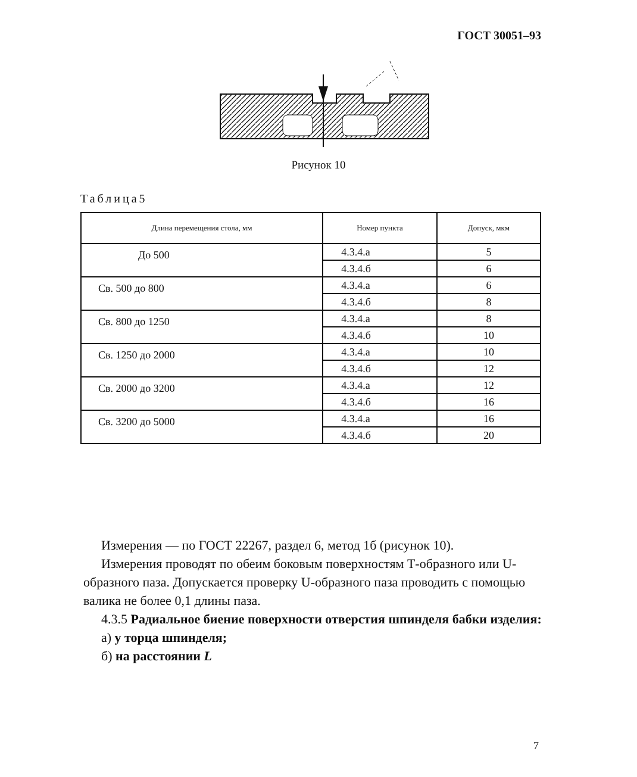ГОСТ 30051–93
Рисунок 10
Таблица5
| Длина перемещения стола, мм | Номер пункта | Допуск, мкм |
| --- | --- | --- |
| До 500 | 4.3.4.а | 5 |
| | 4.3.4.б | 6 |
| Св. 500 до 800 | 4.3.4.а | 6 |
| | 4.3.4.б | 8 |
| Св. 800 до 1250 | 4.3.4.а | 8 |
| | 4.3.4.б | 10 |
| Св. 1250 до 2000 | 4.3.4.а | 10 |
| | 4.3.4.б | 12 |
| Св. 2000 до 3200 | 4.3.4.а | 12 |
| | 4.3.4.б | 16 |
| Св. 3200 до 5000 | 4.3.4.а | 16 |
| | 4.3.4.б | 20 |
Измерения — по ГОСТ 22267, раздел 6, метод 1б (рисунок 10).
Измерения проводят по обеим боковым поверхностям Т-образного или U-образного паза. Допускается проверку U-образного паза проводить с помощью валика не более 0,1 длины паза.
4.3.5 Радиальное биение поверхности отверстия шпинделя бабки изделия:
а) у торца шпинделя;
б) на расстоянии L
7